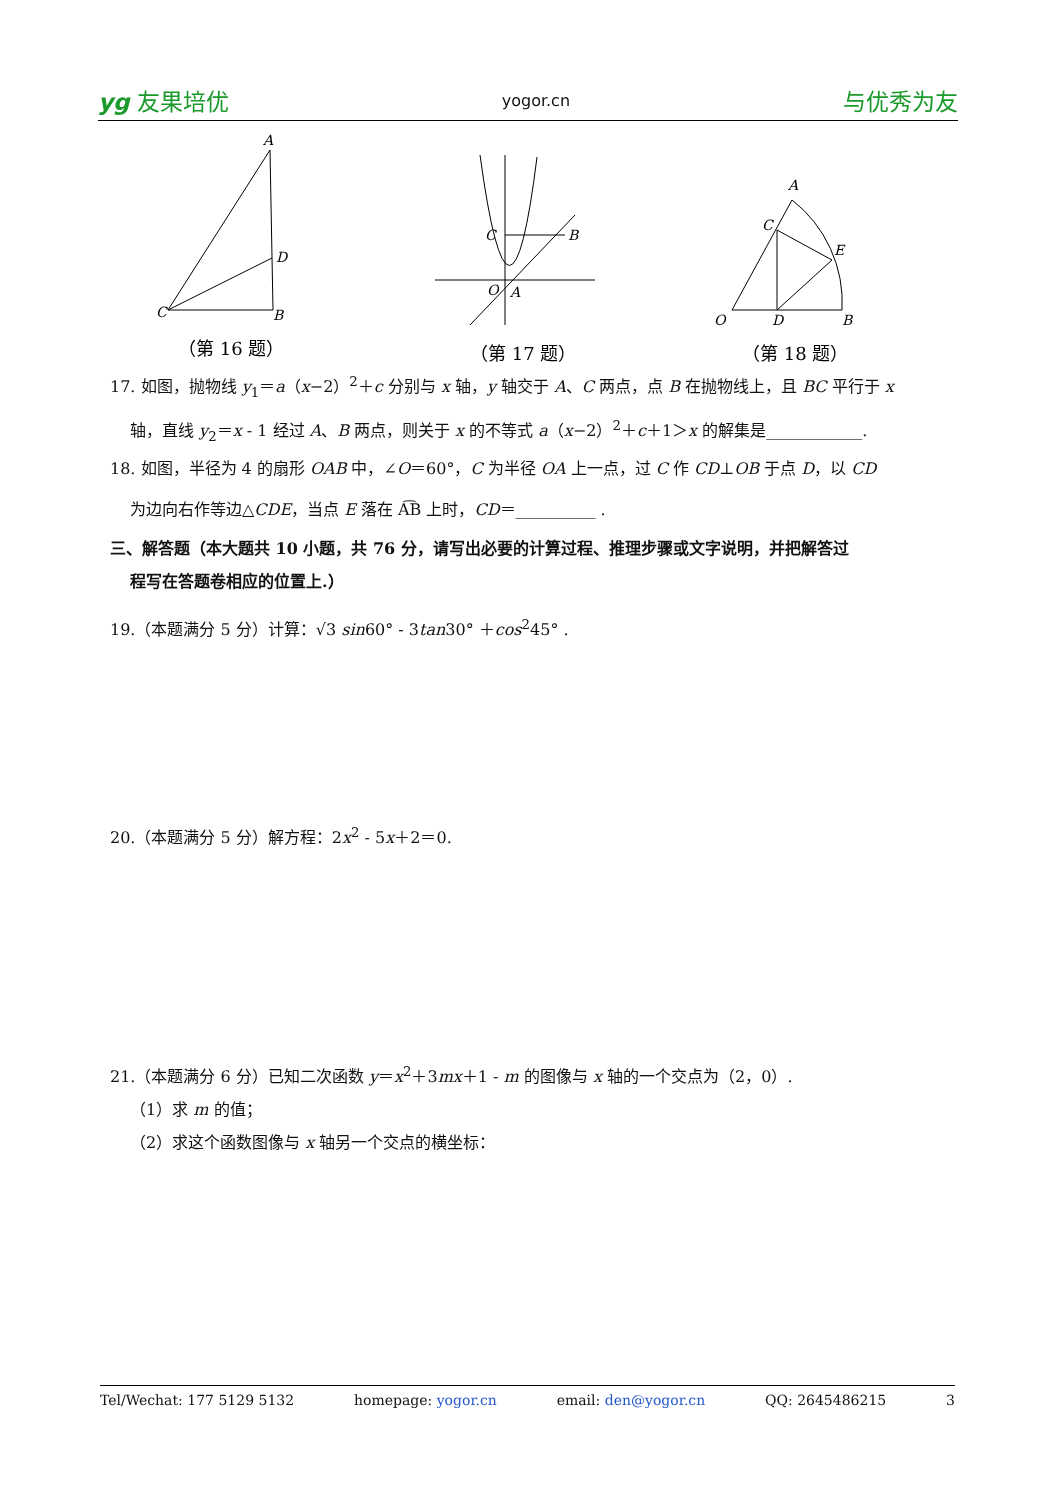yg 友果培优 yogor.cn 与优秀为友
A
D
C
B
（第 16 题）
C
B
O
A
（第 17 题）
A
C
E
O
D
B
（第 18 题）
17. 如图，抛物线 y<sub>1</sub>＝a（x−2）<sup>2</sup>＋c 分别与 x 轴，y 轴交于 A、C 两点，点 B 在抛物线上，且 BC 平行于 x
轴，直线 y<sub>2</sub>＝x - 1 经过 A、B 两点，则关于 x 的不等式 a（x−2）<sup>2</sup>＋c＋1＞x 的解集是____________.
18. 如图，半径为 4 的扇形 OAB 中，∠O＝60°，C 为半径 OA 上一点，过 C 作 CD⊥OB 于点 D，以 CD
为边向右作等边△CDE，当点 E 落在 A͡B 上时，CD＝__________ .
三、解答题（本大题共 10 小题，共 76 分，请写出必要的计算过程、推理步骤或文字说明，并把解答过
程写在答题卷相应的位置上.）
19.（本题满分 5 分）计算：√3 sin60° - 3tan30° ＋cos<sup>2</sup>45° .
20.（本题满分 5 分）解方程：2x<sup>2</sup> - 5x＋2＝0.
21.（本题满分 6 分）已知二次函数 y＝x<sup>2</sup>＋3mx＋1 - m 的图像与 x 轴的一个交点为（2，0）.
（1）求 m 的值；
（2）求这个函数图像与 x 轴另一个交点的横坐标：
Tel/Wechat: 177 5129 5132 homepage: yogor.cn email: den@yogor.cn QQ: 2645486215 3